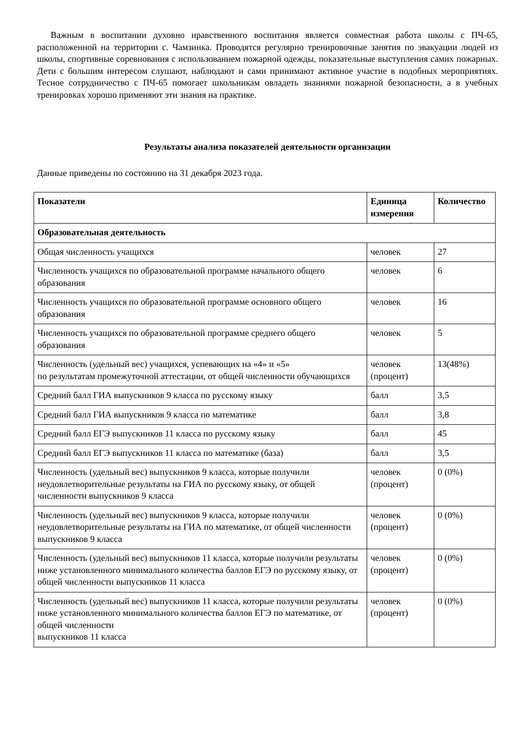Важным в воспитании духовно нравственного воспитания является совместная работа школы с ПЧ-65, расположенной на территории с. Чамзинка. Проводятся регулярно тренировочные занятия по эвакуации людей из школы, спортивные соревнования с использованием пожарной одежды, показательные выступления самих пожарных. Дети с большим интересом слушают, наблюдают и сами принимают активное участие в подобных мероприятиях. Тесное сотрудничество с ПЧ-65 помогает школьникам овладеть знаниями пожарной безопасности, а в учебных тренировках хорошо применяют эти знания на практике.
Результаты анализа показателей деятельности организации
Данные приведены по состоянию на 31 декабря 2023 года.
| Показатели | Единица измерения | Количество |
| --- | --- | --- |
| Образовательная деятельность | | |
| Общая численность учащихся | человек | 27 |
| Численность учащихся по образовательной программе начального общего образования | человек | 6 |
| Численность учащихся по образовательной программе основного общего образования | человек | 16 |
| Численность учащихся по образовательной программе среднего общего образования | человек | 5 |
| Численность (удельный вес) учащихся, успевающих на «4» и «5» по результатам промежуточной аттестации, от общей численности обучающихся | человек (процент) | 13(48%) |
| Средний балл ГИА выпускников 9 класса по русскому языку | балл | 3,5 |
| Средний балл ГИА выпускников 9 класса по математике | балл | 3,8 |
| Средний балл ЕГЭ выпускников 11 класса по русскому языку | балл | 45 |
| Средний балл ЕГЭ выпускников 11 класса по математике (база) | балл | 3,5 |
| Численность (удельный вес) выпускников 9 класса, которые получили неудовлетворительные результаты на ГИА по русскому языку, от общей численности выпускников 9 класса | человек (процент) | 0 (0%) |
| Численность (удельный вес) выпускников 9 класса, которые получили неудовлетворительные результаты на ГИА по математике, от общей численности выпускников 9 класса | человек (процент) | 0 (0%) |
| Численность (удельный вес) выпускников 11 класса, которые получили результаты ниже установленного минимального количества баллов ЕГЭ по русскому языку, от общей численности выпускников 11 класса | человек (процент) | 0 (0%) |
| Численность (удельный вес) выпускников 11 класса, которые получили результаты ниже установленного минимального количества баллов ЕГЭ по математике, от общей численности выпускников 11 класса | человек (процент) | 0 (0%) |